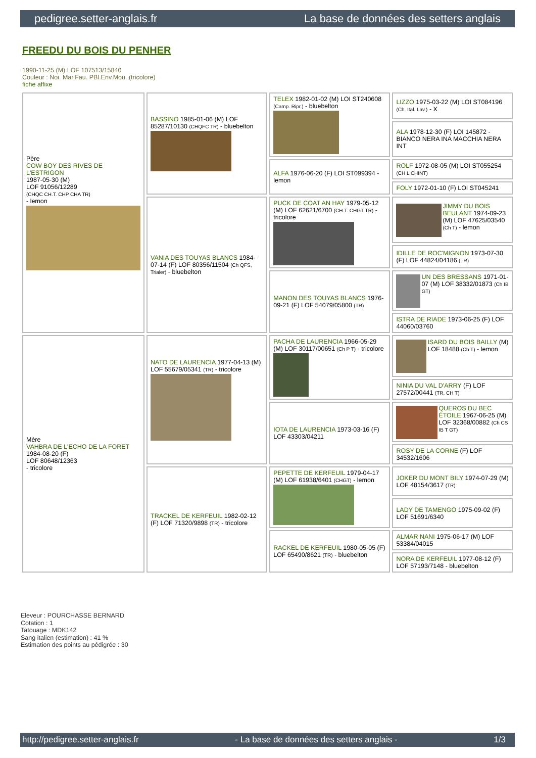pedigree.setter-anglais.fr La base de données des setters anglais
FREEDU DU BOIS DU PENHER
1990-11-25 (M) LOF 107513/15840
Couleur : Noi. Mar.Fau. PBl.Env.Mou. (tricolore)
fiche affixe
| Père COW BOY DES RIVES DE L'ESTRIGON 1987-05-30 (M) LOF 91056/12289 (CHQC CH.T. CHP CHA TR) - lemon | BASSINO 1985-01-06 (M) LOF 85287/10130 (CHQFC TR) - bluebelton | TELEX 1982-01-02 (M) LOI ST240608 (Camp. Ripr.) - bluebelton | LIZZO 1975-03-22 (M) LOI ST084196 (Ch. Ital. Lav.) - X |
| | | | ALA 1978-12-30 (F) LOI 145872 - BIANCO NERA INA MACCHIA NERA INT |
| | | ALFA 1976-06-20 (F) LOI ST099394 - lemon | ROLF 1972-08-05 (M) LOI ST055254 (CH L CHINT) |
| | | | FOLY 1972-01-10 (F) LOI ST045241 |
| | VANIA DES TOUYAS BLANCS 1984-07-14 (F) LOF 80356/11504 (Ch QFS, Trialer) - bluebelton | PUCK DE COAT AN HAY 1979-05-12 (M) LOF 62621/6700 (CH.T. CHGT TR) - tricolore | JIMMY DU BOIS BEULANT 1974-09-23 (M) LOF 47625/03540 (Ch T) - lemon |
| | | | IDILLE DE ROC'MIGNON 1973-07-30 (F) LOF 44824/04186 (TR) |
| | | MANON DES TOUYAS BLANCS 1976-09-21 (F) LOF 54079/05800 (TR) | UN DES BRESSANS 1971-01-07 (M) LOF 38332/01873 (Ch IB GT) |
| | | | ISTRA DE RIADE 1973-06-25 (F) LOF 44060/03760 |
| Mère VAHBRA DE L'ECHO DE LA FORET 1984-08-20 (F) LOF 80648/12363 - tricolore | NATO DE LAURENCIA 1977-04-13 (M) LOF 55679/05341 (TR) - tricolore | PACHA DE LAURENCIA 1966-05-29 (M) LOF 30117/00651 (Ch P T) - tricolore | ISARD DU BOIS BAILLY (M) LOF 18488 (Ch T) - lemon |
| | | | NINIA DU VAL D'ARRY (F) LOF 27572/00441 (TR, CH T) |
| | | IOTA DE LAURENCIA 1973-03-16 (F) LOF 43303/04211 | QUEROS DU BEC ÉTOILE 1967-06-25 (M) LOF 32368/00882 (Ch CS IB T GT) |
| | | | ROSY DE LA CORNE (F) LOF 34532/1606 |
| | TRACKEL DE KERFEUIL 1982-02-12 (F) LOF 71320/9898 (TR) - tricolore | PEPETTE DE KERFEUIL 1979-04-17 (M) LOF 61938/6401 (CHGT) - lemon | JOKER DU MONT BILY 1974-07-29 (M) LOF 48154/3617 (TR) |
| | | | LADY DE TAMENGO 1975-09-02 (F) LOF 51691/6340 |
| | | RACKEL DE KERFEUIL 1980-05-05 (F) LOF 65490/8621 (TR) - bluebelton | ALMAR NANI 1975-06-17 (M) LOF 53384/04015 |
| | | | NORA DE KERFEUIL 1977-08-12 (F) LOF 57193/7148 - bluebelton |
Eleveur : POURCHASSE BERNARD
Cotation : 1
Tatouage : MDK142
Sang italien (estimation) : 41 %
Estimation des points au pédigrée : 30
http://pedigree.setter-anglais.fr - La base de données des setters anglais - 1/3